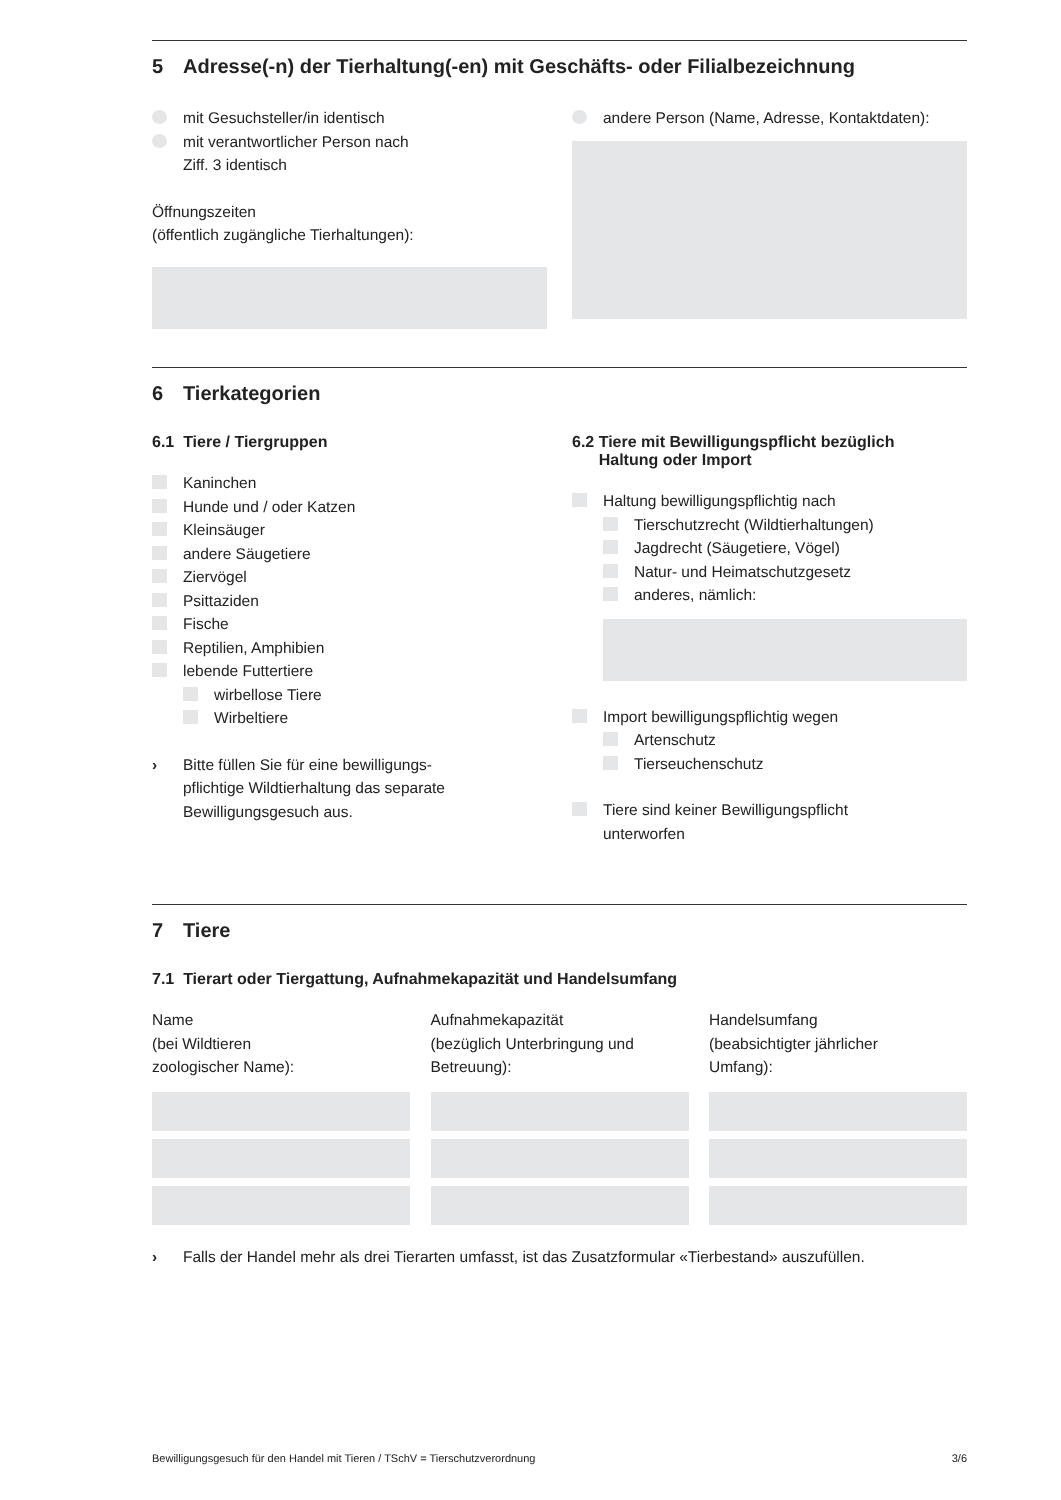5 Adresse(-n) der Tierhaltung(-en) mit Geschäfts- oder Filialbezeichnung
mit Gesuchsteller/in identisch
mit verantwortlicher Person nach
Ziff. 3 identisch
Öffnungszeiten
(öffentlich zugängliche Tierhaltungen):
andere Person (Name, Adresse, Kontaktdaten):
6 Tierkategorien
6.1 Tiere / Tiergruppen
Kaninchen
Hunde und / oder Katzen
Kleinsäuger
andere Säugetiere
Ziervögel
Psittaziden
Fische
Reptilien, Amphibien
lebende Futtertiere
wirbellose Tiere
Wirbeltiere
› Bitte füllen Sie für eine bewilligungs-
pflichtige Wildtierhaltung das separate
Bewilligungsgesuch aus.
6.2 Tiere mit Bewilligungspflicht bezüglich
Haltung oder Import
Haltung bewilligungspflichtig nach
Tierschutzrecht (Wildtierhaltungen)
Jagdrecht (Säugetiere, Vögel)
Natur- und Heimatschutzgesetz
anderes, nämlich:
Import bewilligungspflichtig wegen
Artenschutz
Tierseuchenschutz
Tiere sind keiner Bewilligungspflicht
unterworfen
7 Tiere
7.1 Tierart oder Tiergattung, Aufnahmekapazität und Handelsumfang
Name
(bei Wildtieren
zoologischer Name):
Aufnahmekapazität
(bezüglich Unterbringung und
Betreuung):
Handelsumfang
(beabsichtigter jährlicher
Umfang):
› Falls der Handel mehr als drei Tierarten umfasst, ist das Zusatzformular «Tierbestand» auszufüllen.
Bewilligungsgesuch für den Handel mit Tieren / TSchV = Tierschutzverordnung 3/6